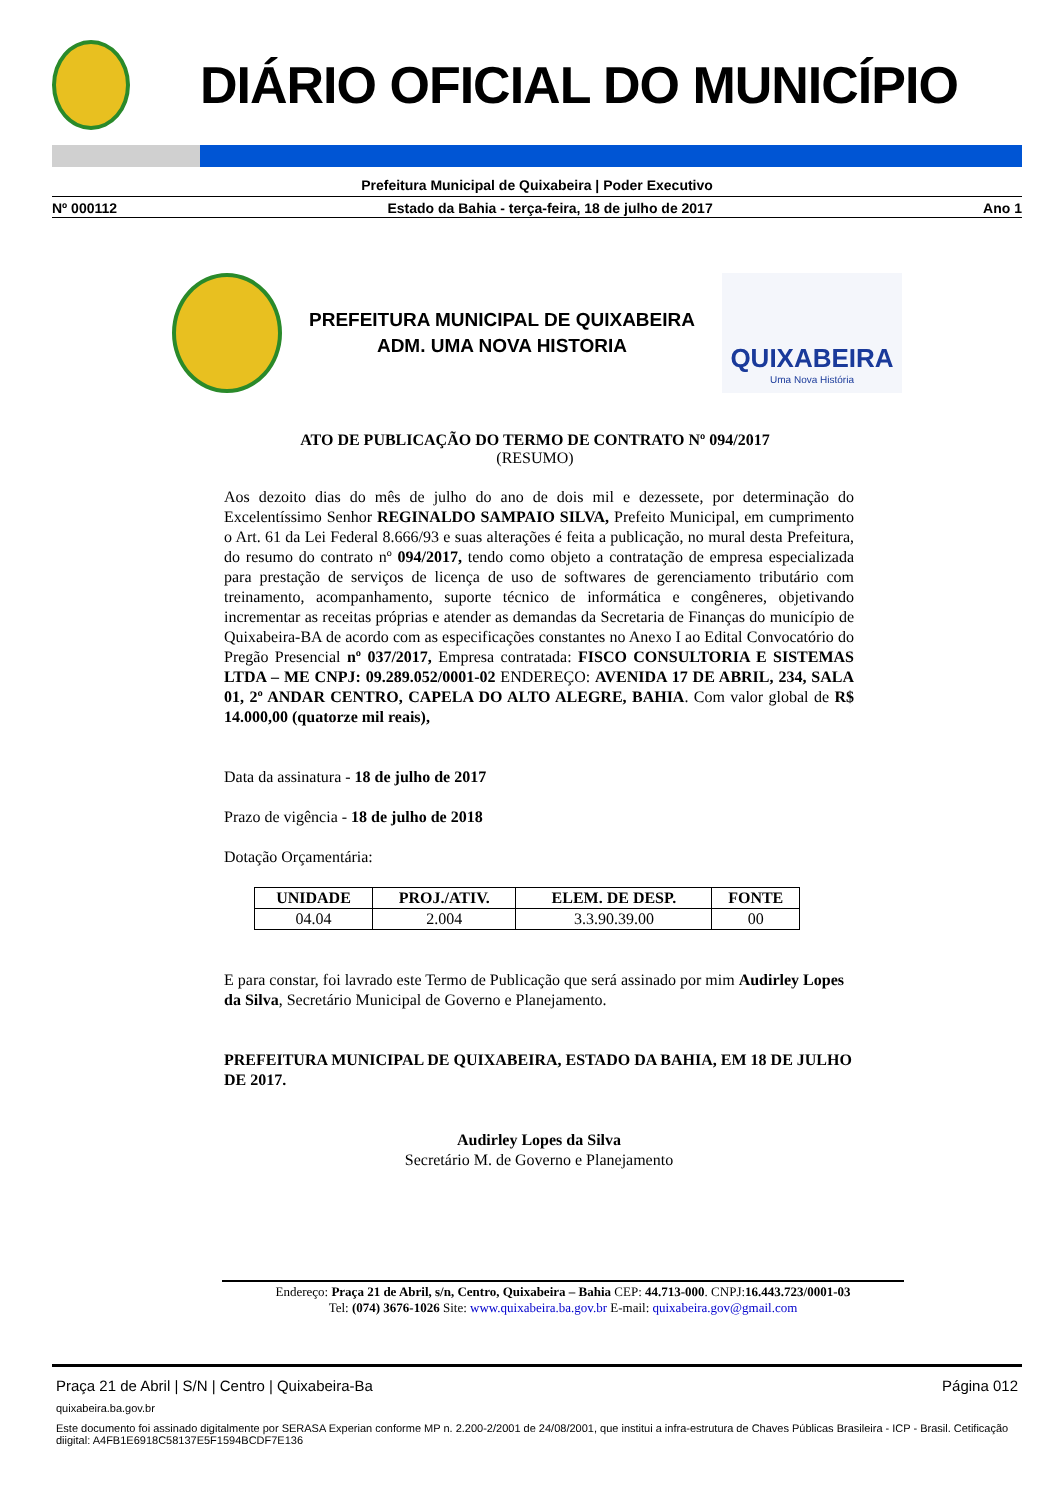DIÁRIO OFICIAL DO MUNICÍPIO
Prefeitura Municipal de Quixabeira | Poder Executivo
Nº 000112 Estado da Bahia - terça-feira, 18 de julho de 2017 Ano 1
PREFEITURA MUNICIPAL DE QUIXABEIRA
ADM. UMA NOVA HISTORIA
QUIXABEIRA
Uma Nova História
ATO DE PUBLICAÇÃO DO TERMO DE CONTRATO Nº 094/2017
(RESUMO)
Aos dezoito dias do mês de julho do ano de dois mil e dezessete, por determinação do Excelentíssimo Senhor REGINALDO SAMPAIO SILVA, Prefeito Municipal, em cumprimento o Art. 61 da Lei Federal 8.666/93 e suas alterações é feita a publicação, no mural desta Prefeitura, do resumo do contrato nº 094/2017, tendo como objeto a contratação de empresa especializada para prestação de serviços de licença de uso de softwares de gerenciamento tributário com treinamento, acompanhamento, suporte técnico de informática e congêneres, objetivando incrementar as receitas próprias e atender as demandas da Secretaria de Finanças do município de Quixabeira-BA de acordo com as especificações constantes no Anexo I ao Edital Convocatório do Pregão Presencial nº 037/2017, Empresa contratada: FISCO CONSULTORIA E SISTEMAS LTDA – ME CNPJ: 09.289.052/0001-02 ENDEREÇO: AVENIDA 17 DE ABRIL, 234, SALA 01, 2º ANDAR CENTRO, CAPELA DO ALTO ALEGRE, BAHIA. Com valor global de R$ 14.000,00 (quatorze mil reais),
Data da assinatura - 18 de julho de 2017
Prazo de vigência - 18 de julho de 2018
Dotação Orçamentária:
| UNIDADE | PROJ./ATIV. | ELEM. DE DESP. | FONTE |
| --- | --- | --- | --- |
| 04.04 | 2.004 | 3.3.90.39.00 | 00 |
E para constar, foi lavrado este Termo de Publicação que será assinado por mim Audirley Lopes da Silva, Secretário Municipal de Governo e Planejamento.
PREFEITURA MUNICIPAL DE QUIXABEIRA, ESTADO DA BAHIA, EM 18 DE JULHO DE 2017.
Audirley Lopes da Silva
Secretário M. de Governo e Planejamento
Endereço: Praça 21 de Abril, s/n, Centro, Quixabeira – Bahia CEP: 44.713-000. CNPJ:16.443.723/0001-03
Tel: (074) 3676-1026 Site: www.quixabeira.ba.gov.br E-mail: quixabeira.gov@gmail.com
Praça 21 de Abril | S/N | Centro | Quixabeira-Ba Página 012
quixabeira.ba.gov.br
Este documento foi assinado digitalmente por SERASA Experian conforme MP n. 2.200-2/2001 de 24/08/2001, que institui a infra-estrutura de Chaves Públicas Brasileira - ICP - Brasil. Cetificação diigital: A4FB1E6918C58137E5F1594BCDF7E136